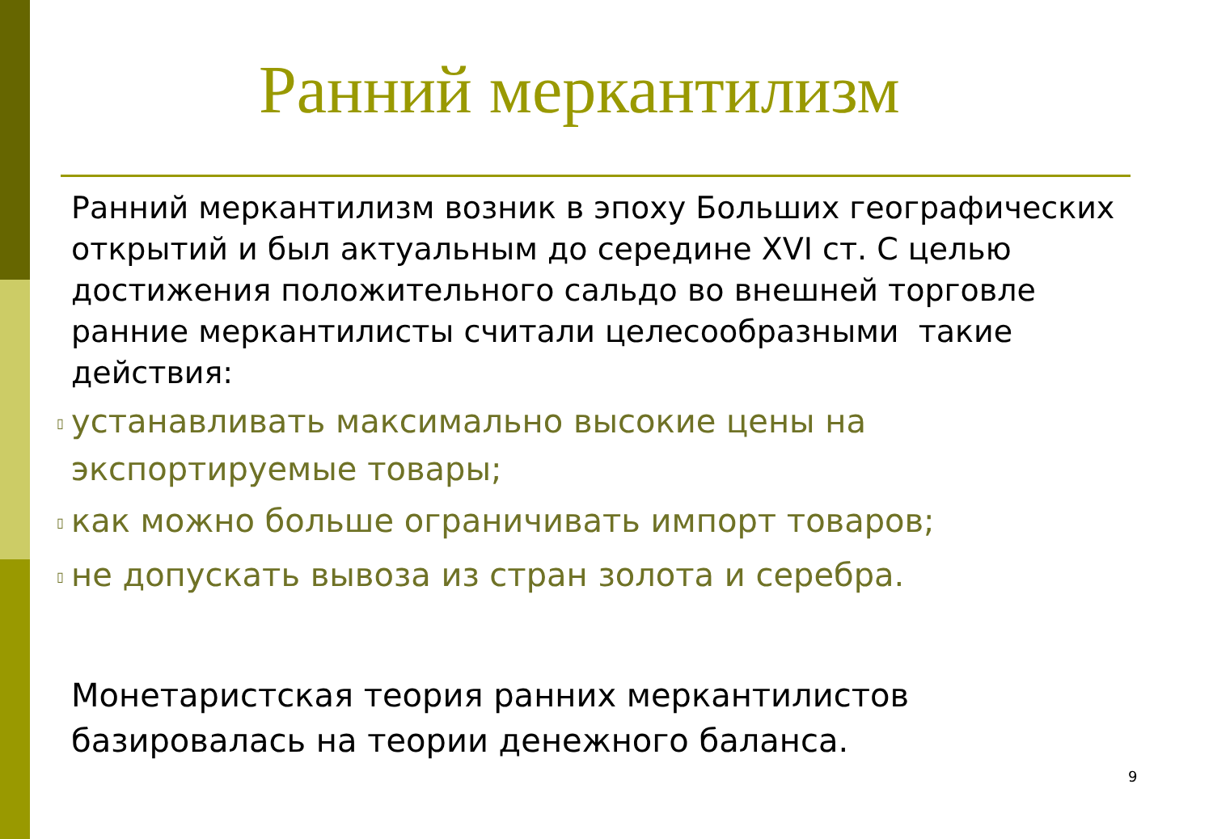Ранний меркантилизм
Ранний меркантилизм возник в эпоху Больших географических открытий и был актуальным до середине XVI ст. С целью достижения положительного сальдо во внешней торговле ранние меркантилисты считали целесообразными такие действия:
▯ устанавливать максимально высокие цены на экспортируемые товары;
▯ как можно больше ограничивать импорт товаров;
▯ не допускать вывоза из стран золота и серебра.
Монетаристская теория ранних меркантилистов базировалась на теории денежного баланса.
9